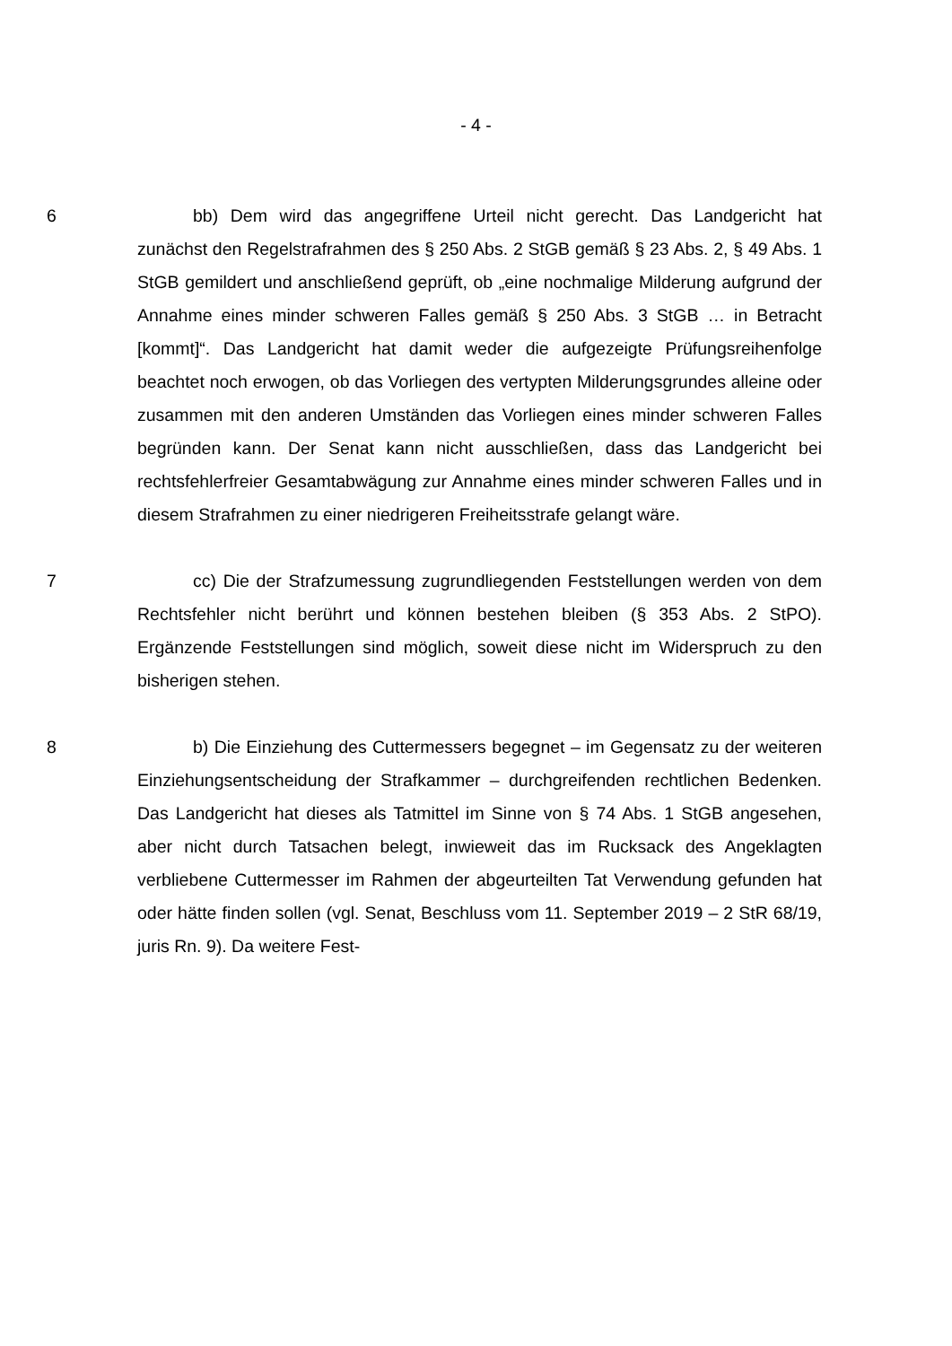- 4 -
6 bb) Dem wird das angegriffene Urteil nicht gerecht. Das Landgericht hat zunächst den Regelstrafrahmen des § 250 Abs. 2 StGB gemäß § 23 Abs. 2, § 49 Abs. 1 StGB gemildert und anschließend geprüft, ob „eine nochmalige Milderung aufgrund der Annahme eines minder schweren Falles gemäß § 250 Abs. 3 StGB … in Betracht [kommt]“. Das Landgericht hat damit weder die aufgezeigte Prü­fungsreihenfolge beachtet noch erwogen, ob das Vorliegen des vertypten Milde­rungsgrundes alleine oder zusammen mit den anderen Umständen das Vorliegen eines minder schweren Falles begründen kann. Der Senat kann nicht ausschlie­ßen, dass das Landgericht bei rechtsfehlerfreier Gesamtabwägung zur Annahme eines minder schweren Falles und in diesem Strafrahmen zu einer niedrigeren Freiheitsstrafe gelangt wäre.
7 cc) Die der Strafzumessung zugrundliegenden Feststellungen werden von dem Rechtsfehler nicht berührt und können bestehen bleiben (§ 353 Abs. 2 StPO). Ergänzende Feststellungen sind möglich, soweit diese nicht im Wider­spruch zu den bisherigen stehen.
8 b) Die Einziehung des Cuttermessers begegnet – im Gegensatz zu der weiteren Einziehungsentscheidung der Strafkammer – durchgreifenden rechtli­chen Bedenken. Das Landgericht hat dieses als Tatmittel im Sinne von § 74 Abs. 1 StGB angesehen, aber nicht durch Tatsachen belegt, inwieweit das im Rucksack des Angeklagten verbliebene Cuttermesser im Rahmen der abgeur­teilten Tat Verwendung gefunden hat oder hätte finden sollen (vgl. Senat, Be­schluss vom 11. September 2019 – 2 StR 68/19, juris Rn. 9). Da weitere Fest-